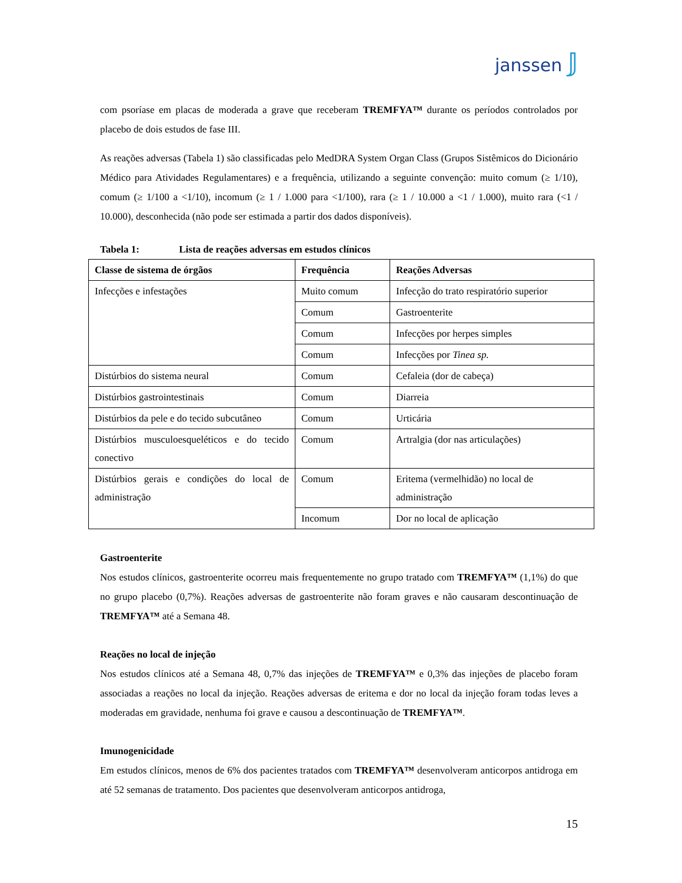janssen 𝕁
com psoríase em placas de moderada a grave que receberam TREMFYA™ durante os períodos controlados por placebo de dois estudos de fase III.
As reações adversas (Tabela 1) são classificadas pelo MedDRA System Organ Class (Grupos Sistêmicos do Dicionário Médico para Atividades Regulamentares) e a frequência, utilizando a seguinte convenção: muito comum (≥ 1/10), comum (≥ 1/100 a <1/10), incomum (≥ 1 / 1.000 para <1/100), rara (≥ 1 / 10.000 a <1 / 1.000), muito rara (<1 / 10.000), desconhecida (não pode ser estimada a partir dos dados disponíveis).
Tabela 1: Lista de reações adversas em estudos clínicos
| Classe de sistema de órgãos | Frequência | Reações Adversas |
| --- | --- | --- |
| Infecções e infestações | Muito comum | Infecção do trato respiratório superior |
| | Comum | Gastroenterite |
| | Comum | Infecções por herpes simples |
| | Comum | Infecções por Tinea sp. |
| Distúrbios do sistema neural | Comum | Cefaleia (dor de cabeça) |
| Distúrbios gastrointestinais | Comum | Diarreia |
| Distúrbios da pele e do tecido subcutâneo | Comum | Urticária |
| Distúrbios musculoesqueléticos e do tecido conectivo | Comum | Artralgia (dor nas articulações) |
| Distúrbios gerais e condições do local de administração | Comum | Eritema (vermelhidão) no local de administração |
| | Incomum | Dor no local de aplicação |
Gastroenterite
Nos estudos clínicos, gastroenterite ocorreu mais frequentemente no grupo tratado com TREMFYA™ (1,1%) do que no grupo placebo (0,7%). Reações adversas de gastroenterite não foram graves e não causaram descontinuação de TREMFYA™ até a Semana 48.
Reações no local de injeção
Nos estudos clínicos até a Semana 48, 0,7% das injeções de TREMFYA™ e 0,3% das injeções de placebo foram associadas a reações no local da injeção. Reações adversas de eritema e dor no local da injeção foram todas leves a moderadas em gravidade, nenhuma foi grave e causou a descontinuação de TREMFYA™.
Imunogenicidade
Em estudos clínicos, menos de 6% dos pacientes tratados com TREMFYA™ desenvolveram anticorpos antidroga em até 52 semanas de tratamento. Dos pacientes que desenvolveram anticorpos antidroga,
15